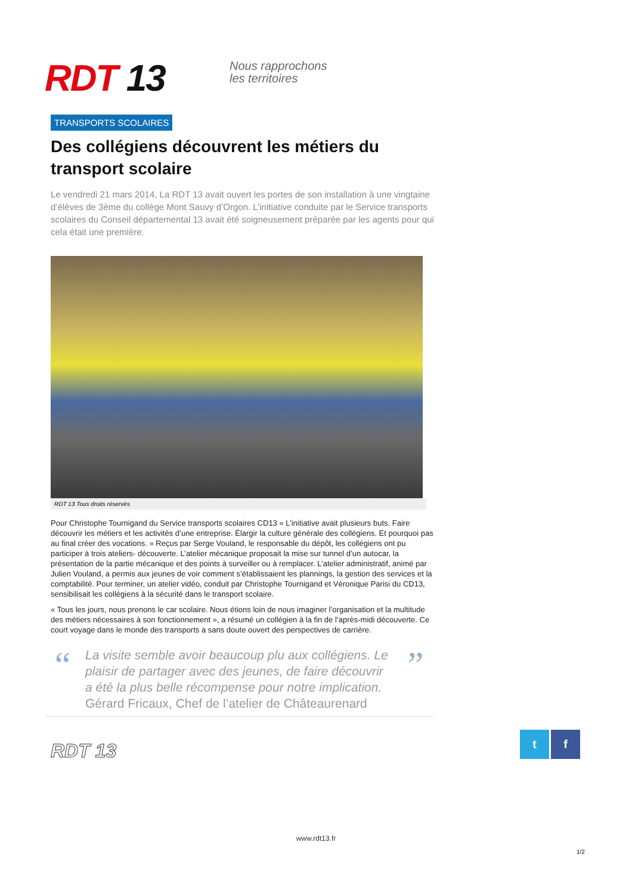RDT 13
Nous rapprochons
les territoires
TRANSPORTS SCOLAIRES
Des collégiens découvrent les métiers du transport scolaire
Le vendredi 21 mars 2014, La RDT 13 avait ouvert les portes de son installation à une vingtaine d’élèves de 3ème du collège Mont Sauvy d’Orgon. L’initiative conduite par le Service transports scolaires du Conseil départemental 13 avait été soigneusement préparée par les agents pour qui cela était une première.
RDT 13 Tous droits réservés
Pour Christophe Tournigand du Service transports scolaires CD13 « L’initiative avait plusieurs buts. Faire découvrir les métiers et les activités d’une entreprise. Élargir la culture générale des collégiens. Et pourquoi pas au final créer des vocations. » Reçus par Serge Vouland, le responsable du dépôt, les collégiens ont pu participer à trois ateliers- découverte. L’atelier mécanique proposait la mise sur tunnel d’un autocar, la présentation de la partie mécanique et des points à surveiller ou à remplacer. L’atelier administratif, animé par Julien Vouland, a permis aux jeunes de voir comment s’établissaient les plannings, la gestion des services et la comptabilité. Pour terminer, un atelier vidéo, conduit par Christophe Tournigand et Véronique Parisi du CD13, sensibilisait les collégiens à la sécurité dans le transport scolaire.
« Tous les jours, nous prenons le car scolaire. Nous étions loin de nous imaginer l’organisation et la multitude des métiers nécessaires à son fonctionnement », a résumé un collégien à la fin de l’après-midi découverte. Ce court voyage dans le monde des transports a sans doute ouvert des perspectives de carrière.
“
La visite semble avoir beaucoup plu aux collégiens. Le plaisir de partager avec des jeunes, de faire découvrir a été la plus belle récompense pour notre implication.
Gérard Fricaux, Chef de l’atelier de Châteaurenard
”
RDT 13
t f
www.rdt13.fr
1/2